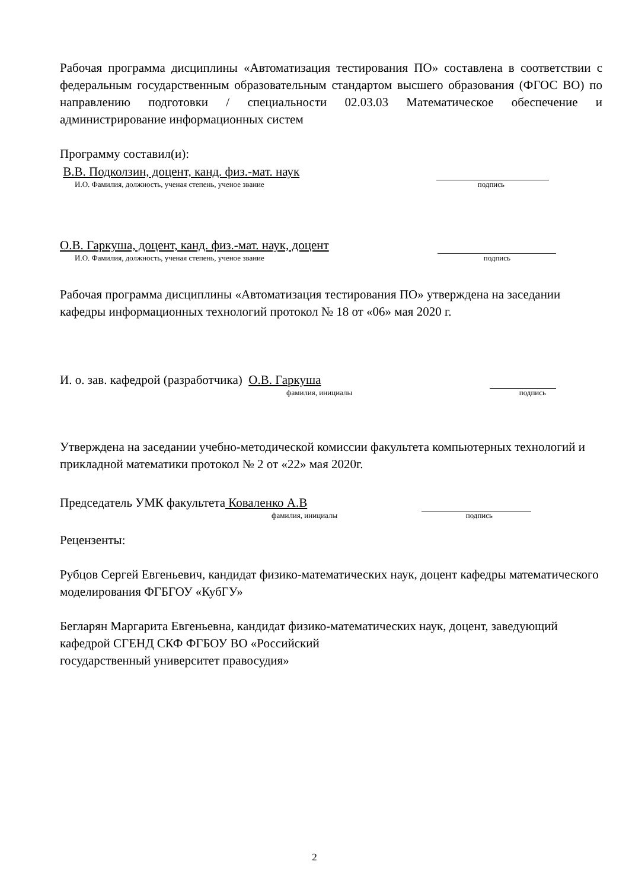Рабочая программа дисциплины «Автоматизация тестирования ПО» составлена в соответствии с федеральным государственным образовательным стандартом высшего образования (ФГОС ВО) по направлению подготовки / специальности 02.03.03 Математическое обеспечение и администрирование информационных систем
Программу составил(и):
В.В. Подколзин, доцент, канд. физ.-мат. наук
И.О. Фамилия, должность, ученая степень, ученое звание подпись
О.В. Гаркуша, доцент, канд. физ.-мат. наук, доцент
И.О. Фамилия, должность, ученая степень, ученое звание подпись
Рабочая программа дисциплины «Автоматизация тестирования ПО» утверждена на заседании кафедры информационных технологий протокол № 18 от «06» мая 2020 г.
И. о. зав. кафедрой (разработчика) О.В. Гаркуша
фамилия, инициалы подпись
Утверждена на заседании учебно-методической комиссии факультета компьютерных технологий и прикладной математики протокол № 2 от «22» мая 2020г.
Председатель УМК факультета Коваленко А.В
фамилия, инициалы подпись
Рецензенты:
Рубцов Сергей Евгеньевич, кандидат физико-математических наук, доцент кафедры математического моделирования ФГБГОУ «КубГУ»
Бегларян Маргарита Евгеньевна, кандидат физико-математических наук, доцент, заведующий кафедрой СГЕНД СКФ ФГБОУ ВО «Российский
государственный университет правосудия»
2